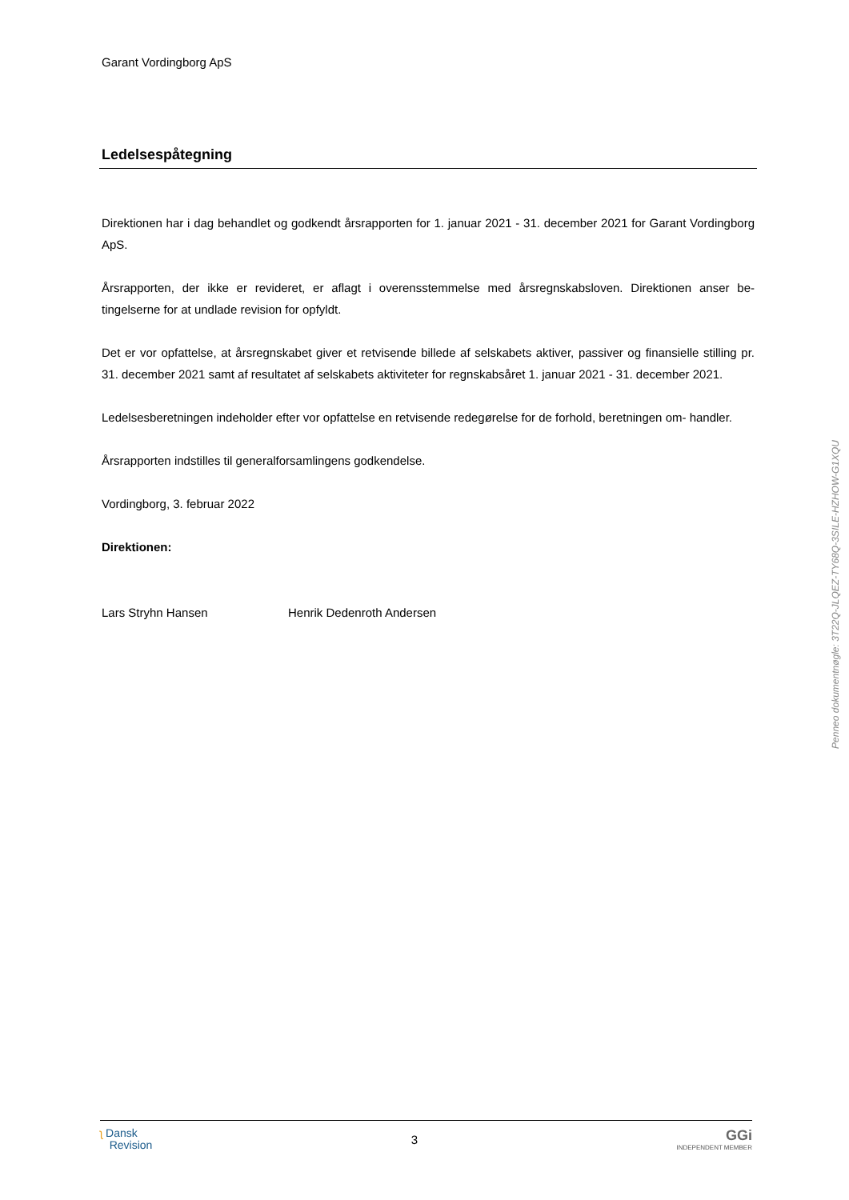Garant Vordingborg ApS
Ledelsespåtegning
Direktionen har i dag behandlet og godkendt årsrapporten for 1. januar 2021 - 31. december 2021 for Garant Vordingborg ApS.
Årsrapporten, der ikke er revideret, er aflagt i overensstemmelse med årsregnskabsloven. Direktionen anser be- tingelserne for at undlade revision for opfyldt.
Det er vor opfattelse, at årsregnskabet giver et retvisende billede af selskabets aktiver, passiver og finansielle stilling pr. 31. december 2021 samt af resultatet af selskabets aktiviteter for regnskabsåret 1. januar 2021 - 31. december 2021.
Ledelsesberetningen indeholder efter vor opfattelse en retvisende redegørelse for de forhold, beretningen om- handler.
Årsrapporten indstilles til generalforsamlingens godkendelse.
Vordingborg, 3. februar 2022
Direktionen:
Lars Stryhn Hansen Henrik Dedenroth Andersen
Penneo dokumentnøgle: 3T22Q-JLQEZ-TY68Q-3SILE-HZHOW-G1XQU
ʅ Dansk
Revision
3
GGi
INDEPENDENT MEMBER